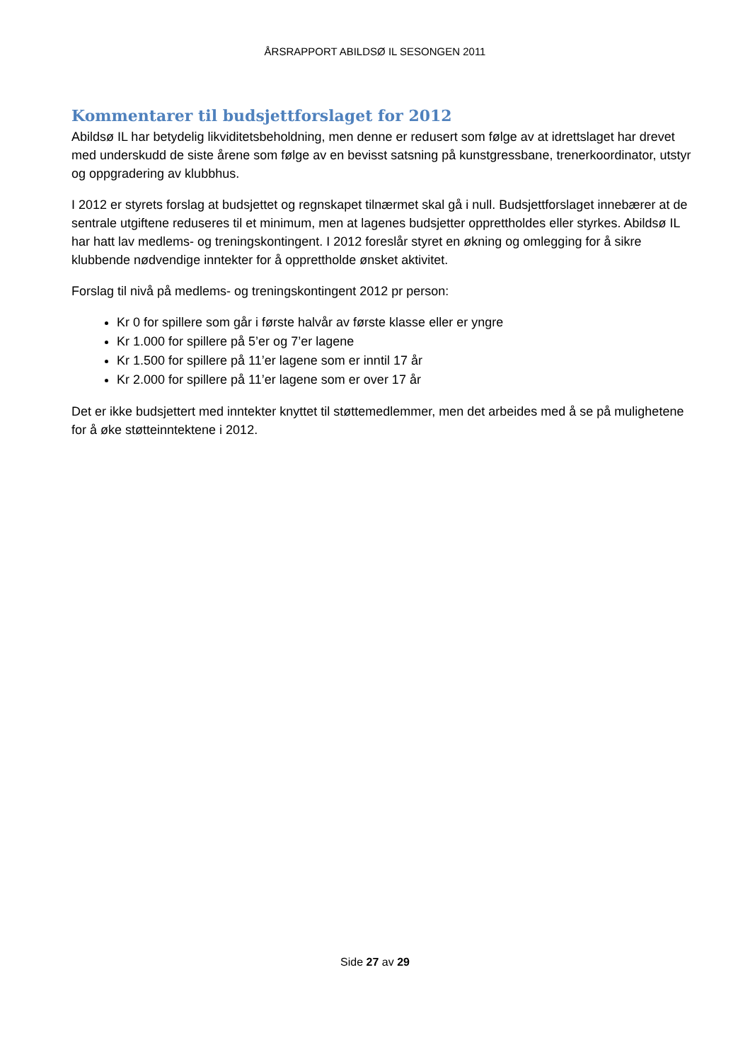ÅRSRAPPORT ABILDSØ IL SESONGEN 2011
Kommentarer til budsjettforslaget for 2012
Abildsø IL har betydelig likviditetsbeholdning, men denne er redusert som følge av at idrettslaget har drevet med underskudd de siste årene som følge av en bevisst satsning på kunstgressbane, trenerkoordinator, utstyr og oppgradering av klubbhus.
I 2012 er styrets forslag at budsjettet og regnskapet tilnærmet skal gå i null. Budsjettforslaget innebærer at de sentrale utgiftene reduseres til et minimum, men at lagenes budsjetter opprettholdes eller styrkes. Abildsø IL har hatt lav medlems- og treningskontingent. I 2012 foreslår styret en økning og omlegging for å sikre klubbende nødvendige inntekter for å opprettholde ønsket aktivitet.
Forslag til nivå på medlems- og treningskontingent 2012 pr person:
Kr 0 for spillere som går i første halvår av første klasse eller er yngre
Kr 1.000 for spillere på 5’er og 7’er lagene
Kr 1.500 for spillere på 11’er lagene som er inntil 17 år
Kr 2.000 for spillere på 11’er lagene som er over 17 år
Det er ikke budsjettert med inntekter knyttet til støttemedlemmer, men det arbeides med å se på mulighetene for å øke støtteinntektene i 2012.
Side 27 av 29